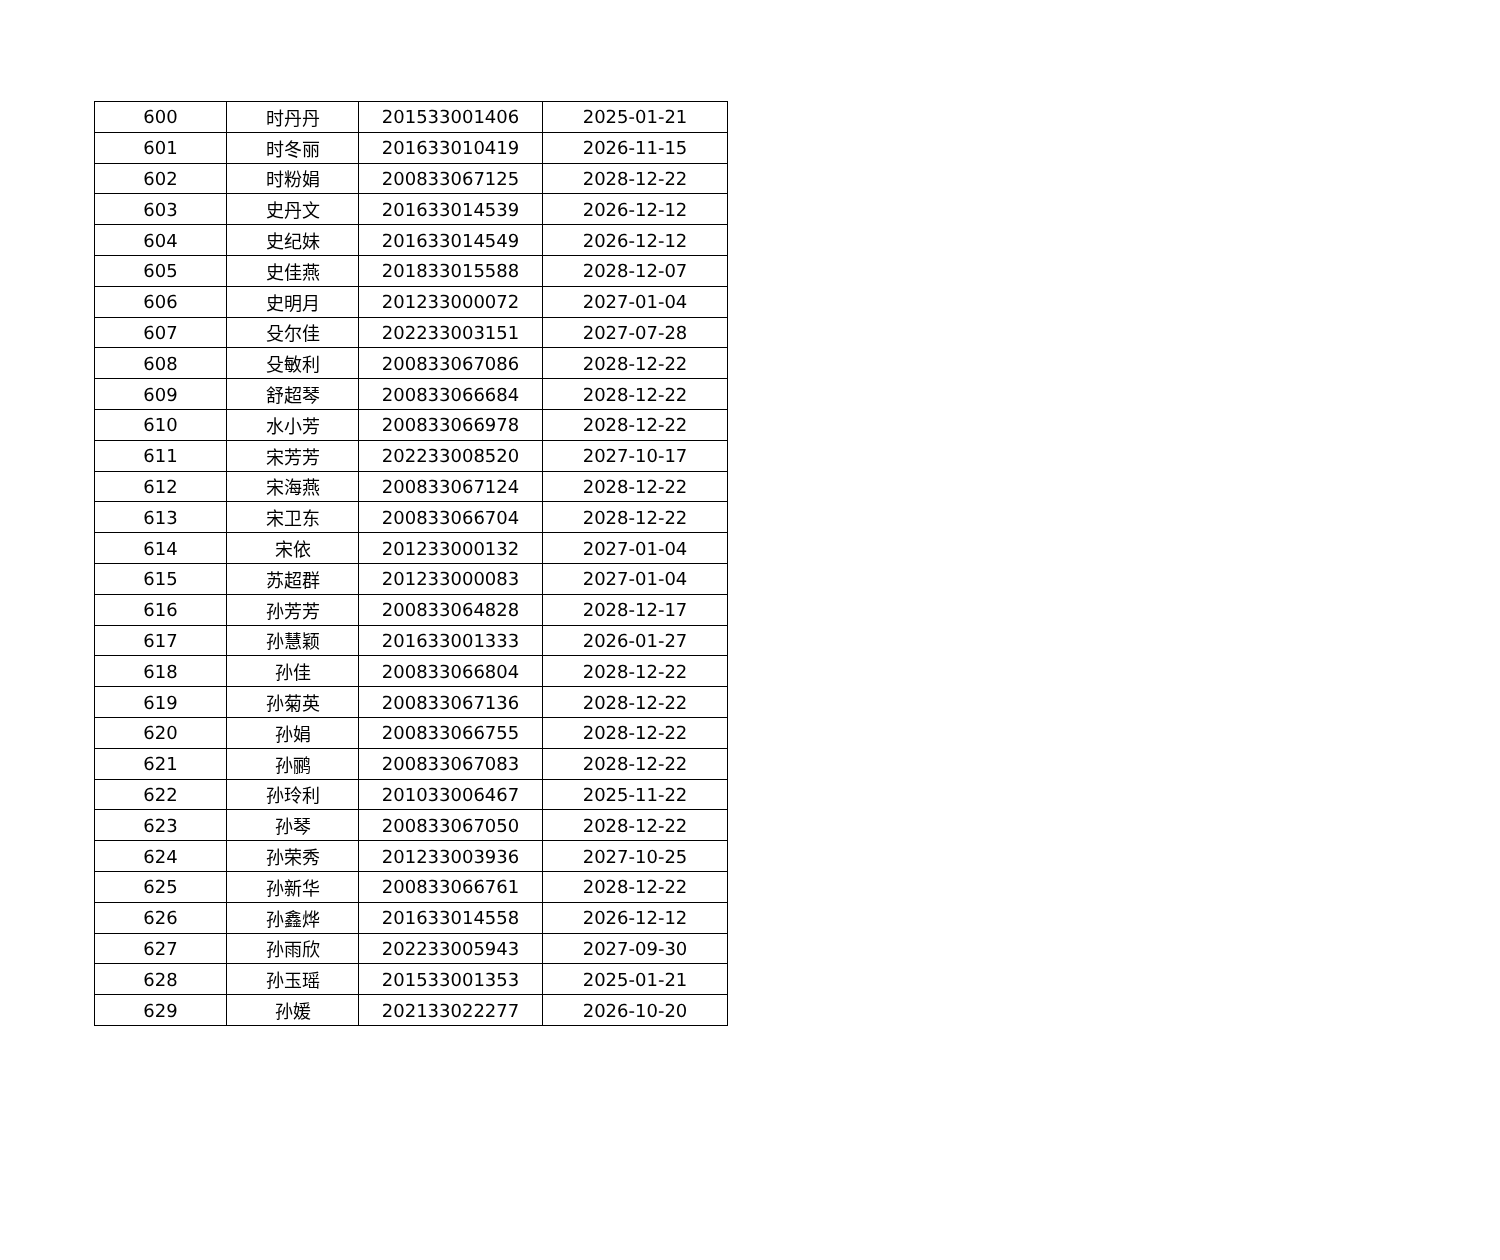| 600 | 时丹丹 | 201533001406 | 2025-01-21 |
| 601 | 时冬丽 | 201633010419 | 2026-11-15 |
| 602 | 时粉娟 | 200833067125 | 2028-12-22 |
| 603 | 史丹文 | 201633014539 | 2026-12-12 |
| 604 | 史纪妹 | 201633014549 | 2026-12-12 |
| 605 | 史佳燕 | 201833015588 | 2028-12-07 |
| 606 | 史明月 | 201233000072 | 2027-01-04 |
| 607 | 殳尔佳 | 202233003151 | 2027-07-28 |
| 608 | 殳敏利 | 200833067086 | 2028-12-22 |
| 609 | 舒超琴 | 200833066684 | 2028-12-22 |
| 610 | 水小芳 | 200833066978 | 2028-12-22 |
| 611 | 宋芳芳 | 202233008520 | 2027-10-17 |
| 612 | 宋海燕 | 200833067124 | 2028-12-22 |
| 613 | 宋卫东 | 200833066704 | 2028-12-22 |
| 614 | 宋依 | 201233000132 | 2027-01-04 |
| 615 | 苏超群 | 201233000083 | 2027-01-04 |
| 616 | 孙芳芳 | 200833064828 | 2028-12-17 |
| 617 | 孙慧颖 | 201633001333 | 2026-01-27 |
| 618 | 孙佳 | 200833066804 | 2028-12-22 |
| 619 | 孙菊英 | 200833067136 | 2028-12-22 |
| 620 | 孙娟 | 200833066755 | 2028-12-22 |
| 621 | 孙鹂 | 200833067083 | 2028-12-22 |
| 622 | 孙玲利 | 201033006467 | 2025-11-22 |
| 623 | 孙琴 | 200833067050 | 2028-12-22 |
| 624 | 孙荣秀 | 201233003936 | 2027-10-25 |
| 625 | 孙新华 | 200833066761 | 2028-12-22 |
| 626 | 孙鑫烨 | 201633014558 | 2026-12-12 |
| 627 | 孙雨欣 | 202233005943 | 2027-09-30 |
| 628 | 孙玉瑶 | 201533001353 | 2025-01-21 |
| 629 | 孙媛 | 202133022277 | 2026-10-20 |